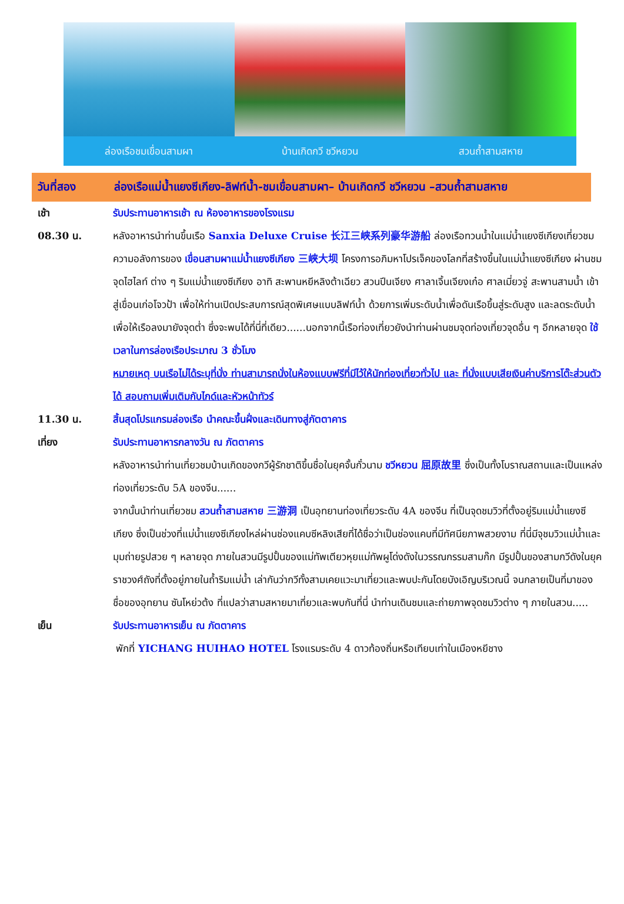ล่องเรือชมเขื่อนสามผา บ้านเกิดกวี ชวีหยวน สวนถ้ำสามสหาย
วันที่สอง ล่องเรือแม่น้ำแยงซีเกียง-ลิฟท์น้ำ-ชมเขื่อนสามผา– บ้านเกิดกวี ชวีหยวน –สวนถ้ำสามสหาย
เช้า รับประทานอาหารเช้า ณ ห้องอาหารของโรงแรม
08.30 น. หลังอาหารนำท่านขึ้นเรือ Sanxia Deluxe Cruise 长江三峡系列豪华游船 ล่องเรือทวนน้ำในแม่น้ำแยงซีเกียงเที่ยวชมความอลังการของ เขื่อนสามผาแม่น้ำแยงซีเกียง 三峡大坝 โครงการอภิมหาโปรเจ็คของโลกที่สร้างขึ้นในแม่น้ำแยงซีเกียง ผ่านชมจุดไฮไลท์ ต่าง ๆ ริมแม่น้ำแยงซีเกียง อาทิ สะพานหยีหลิงต้าเฉียว สวนปีนเจียง ศาลาเจิ้นเจียงเก๋อ ศาลเมี่ยวจู่ สะพานสามน้ำ เข้าสู่เขื่อนเก่อโจวป้า เพื่อให้ท่านเปิดประสบการณ์สุดพิเศษแบบลิฟท์น้ำ ด้วยการเพิ่มระดับน้ำเพื่อดันเรือขึ้นสู่ระดับสูง และลดระดับน้ำเพื่อให้เรือลงมายังจุดต่ำ ซึ่งจะพบได้ที่นี่ที่เดียว......นอกจากนี้เรือท่องเที่ยวยังนำท่านผ่านชมจุดท่องเที่ยวจุดอื่น ๆ อีกหลายจุด ใช้เวลาในการล่องเรือประมาณ 3 ชั่วโมง
หมายเหตุ บนเรือไม่ได้ระบุที่นั่ง ท่านสามารถนั่งในห้องแบบฟรีที่มีไว้ให้นักท่องเที่ยวทั่วไป และ ที่นั่งแบบเสียเงินค่าบริการโต๊ะส่วนตัวได้ สอบถามเพิ่มเติมกับไกด์และหัวหน้าทัวร์
11.30 น. สิ้นสุดโปรแกรมล่องเรือ นำคณะขึ้นฝั่งและเดินทางสู่ภัตตาคาร
เที่ยง รับประทานอาหารกลางวัน ณ ภัตตาคาร
หลังอาหารนำท่านเที่ยวชมบ้านเกิดของกวีผู้รักชาติขึ้นชื่อในยุคจั้นกั๋วนาม ชวีหยวน 屈原故里 ซึ่งเป็นทั้งโบราณสถานและเป็นแหล่งท่องเที่ยวระดับ 5A ของจีน......
จากนั้นนำท่านเที่ยวชม สวนถ้ำสามสหาย 三游洞 เป็นอุทยานท่องเที่ยวระดับ 4A ของจีน ที่เป็นจุดชมวิวที่ตั้งอยู่ริมแม่น้ำแยงซีเกียง ซึ่งเป็นช่วงที่แม่น้ำแยงซีเกียงไหล่ผ่านช่องแคบซีหลิงเสียที่ได้ชื่อว่าเป็นช่องแคบที่มีทัศนียภาพสวยงาม ที่นี่มีจุชมวิวแม่น้ำและมุมถ่ายรูปสวย ๆ หลายจุด ภายในสวนมีรูปปั้นของแม่ทัพเตียวหุยแม่ทัพผูโด่งดังในวรรณกรรมสามก๊ก มีรูปปั้นของสามกวีดังในยุคราชวงศ์ถังที่ตั้งอยู่ภายในถ้ำริมแม่น้ำ เล่ากันว่ากวีทั้งสามเคยแวะมาเที่ยวและพบปะกันโดยบังเอิญบริเวณนี้ จนกลายเป็นที่มาของชื่อของอุทยาน ซันโหย่วต้ง ที่แปลว่าสามสหายมาเที่ยวและพบกันที่นี่ นำท่านเดินชมและถ่ายภาพจุดชมวิวต่าง ๆ ภายในสวน.....
เย็น รับประทานอาหารเย็น ณ ภัตตาคาร
พักที่ YICHANG HUIHAO HOTEL โรงแรมระดับ 4 ดาวท้องถิ่นหรือเทียบเท่าในเมืองหยีชาง